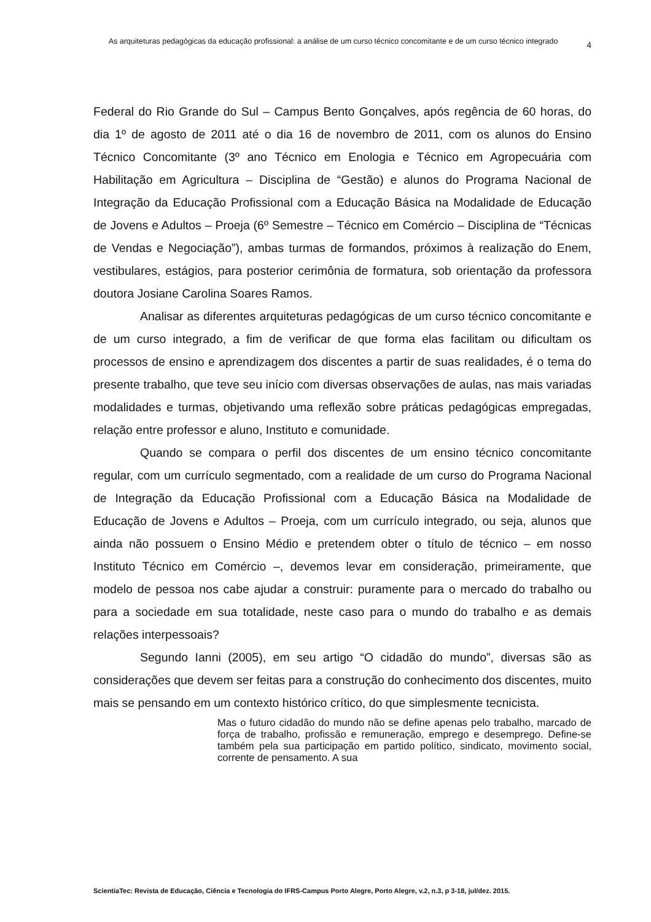As arquiteturas pedagógicas da educação profissional: a análise de um curso técnico concomitante e de um curso técnico integrado
4
Federal do Rio Grande do Sul – Campus Bento Gonçalves, após regência de 60 horas, do dia 1º de agosto de 2011 até o dia 16 de novembro de 2011, com os alunos do Ensino Técnico Concomitante (3º ano Técnico em Enologia e Técnico em Agropecuária com Habilitação em Agricultura – Disciplina de “Gestão) e alunos do Programa Nacional de Integração da Educação Profissional com a Educação Básica na Modalidade de Educação de Jovens e Adultos – Proeja (6º Semestre – Técnico em Comércio – Disciplina de “Técnicas de Vendas e Negociação”), ambas turmas de formandos, próximos à realização do Enem, vestibulares, estágios, para posterior cerimônia de formatura, sob orientação da professora doutora Josiane Carolina Soares Ramos.
Analisar as diferentes arquiteturas pedagógicas de um curso técnico concomitante e de um curso integrado, a fim de verificar de que forma elas facilitam ou dificultam os processos de ensino e aprendizagem dos discentes a partir de suas realidades, é o tema do presente trabalho, que teve seu início com diversas observações de aulas, nas mais variadas modalidades e turmas, objetivando uma reflexão sobre práticas pedagógicas empregadas, relação entre professor e aluno, Instituto e comunidade.
Quando se compara o perfil dos discentes de um ensino técnico concomitante regular, com um currículo segmentado, com a realidade de um curso do Programa Nacional de Integração da Educação Profissional com a Educação Básica na Modalidade de Educação de Jovens e Adultos – Proeja, com um currículo integrado, ou seja, alunos que ainda não possuem o Ensino Médio e pretendem obter o título de técnico – em nosso Instituto Técnico em Comércio –, devemos levar em consideração, primeiramente, que modelo de pessoa nos cabe ajudar a construir: puramente para o mercado do trabalho ou para a sociedade em sua totalidade, neste caso para o mundo do trabalho e as demais relações interpessoais?
Segundo Ianni (2005), em seu artigo “O cidadão do mundo”, diversas são as considerações que devem ser feitas para a construção do conhecimento dos discentes, muito mais se pensando em um contexto histórico crítico, do que simplesmente tecnicista.
Mas o futuro cidadão do mundo não se define apenas pelo trabalho, marcado de força de trabalho, profissão e remuneração, emprego e desemprego. Define-se também pela sua participação em partido político, sindicato, movimento social, corrente de pensamento. A sua
ScientiaTec: Revista de Educação, Ciência e Tecnologia do IFRS-Campus Porto Alegre, Porto Alegre, v.2, n.3, p 3-18, jul/dez. 2015.